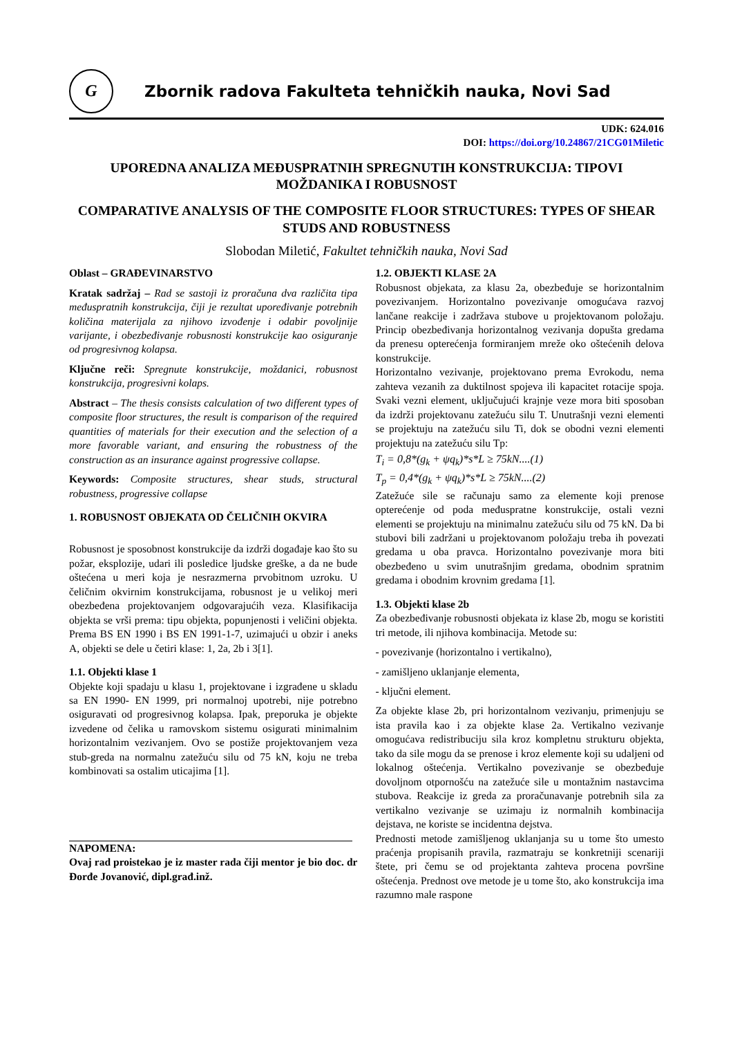G
Zbornik radova Fakulteta tehničkih nauka, Novi Sad
UDK: 624.016
DOI: https://doi.org/10.24867/21CG01Miletic
UPOREDNA ANALIZA MEĐUSPRATNIH SPREGNUTIH KONSTRUKCIJA: TIPOVI MOŽDANIKA I ROBUSNOST
COMPARATIVE ANALYSIS OF THE COMPOSITE FLOOR STRUCTURES: TYPES OF SHEAR STUDS AND ROBUSTNESS
Slobodan Miletić, Fakultet tehničkih nauka, Novi Sad
Oblast – GRAĐEVINARSTVO
Kratak sadržaj – Rad se sastoji iz proračuna dva različita tipa međuspratnih konstrukcija, čiji je rezultat upoređivanje potrebnih količina materijala za njihovo izvođenje i odabir povoljnije varijante, i obezbeđivanje robusnosti konstrukcije kao osiguranje od progresivnog kolapsa.
Ključne reči: Spregnute konstrukcije, moždanici, robusnost konstrukcija, progresivni kolaps.
Abstract – The thesis consists calculation of two different types of composite floor structures, the result is comparison of the required quantities of materials for their execution and the selection of a more favorable variant, and ensuring the robustness of the construction as an insurance against progressive collapse.
Keywords: Composite structures, shear studs, structural robustness, progressive collapse
1. ROBUSNOST OBJEKATA OD ČELIČNIH OKVIRA
Robusnost je sposobnost konstrukcije da izdrži događaje kao što su požar, eksplozije, udari ili posledice ljudske greške, a da ne bude oštećena u meri koja je nesrazmerna prvobitnom uzroku. U čeličnim okvirnim konstrukcijama, robusnost je u velikoj meri obezbeđena projektovanjem odgovarajućih veza. Klasifikacija objekta se vrši prema: tipu objekta, popunjenosti i veličini objekta. Prema BS EN 1990 i BS EN 1991-1-7, uzimajući u obzir i aneks A, objekti se dele u četiri klase: 1, 2a, 2b i 3[1].
1.1. Objekti klase 1
Objekte koji spadaju u klasu 1, projektovane i izgrađene u skladu sa EN 1990- EN 1999, pri normalnoj upotrebi, nije potrebno osiguravati od progresivnog kolapsa. Ipak, preporuka je objekte izvedene od čelika u ramovskom sistemu osigurati minimalnim horizontalnim vezivanjem. Ovo se postiže projektovanjem veza stub-greda na normalnu zatežuću silu od 75 kN, koju ne treba kombinovati sa ostalim uticajima [1].
NAPOMENA:
Ovaj rad proistekao je iz master rada čiji mentor je bio doc. dr Đorđe Jovanović, dipl.građ.inž.
1.2. OBJEKTI KLASE 2A
Robusnost objekata, za klasu 2a, obezbeđuje se horizontalnim povezivanjem. Horizontalno povezivanje omogućava razvoj lančane reakcije i zadržava stubove u projektovanom položaju. Princip obezbeđivanja horizontalnog vezivanja dopušta gredama da prenesu opterećenja formiranjem mreže oko oštećenih delova konstrukcije.
Horizontalno vezivanje, projektovano prema Evrokodu, nema zahteva vezanih za duktilnost spojeva ili kapacitet rotacije spoja. Svaki vezni element, uključujući krajnje veze mora biti sposoban da izdrži projektovanu zatežuću silu T. Unutrašnji vezni elementi se projektuju na zatežuću silu Ti, dok se obodni vezni elementi projektuju na zatežuću silu Tp:
T<sub>i</sub> = 0,8*(g<sub>k</sub> + ψq<sub>k</sub>)*s*L ≥ 75kN....(1)
T<sub>p</sub> = 0,4*(g<sub>k</sub> + ψq<sub>k</sub>)*s*L ≥ 75kN....(2)
Zatežuće sile se računaju samo za elemente koji prenose opterećenje od poda međuspratne konstrukcije, ostali vezni elementi se projektuju na minimalnu zatežuću silu od 75 kN. Da bi stubovi bili zadržani u projektovanom položaju treba ih povezati gredama u oba pravca. Horizontalno povezivanje mora biti obezbeđeno u svim unutrašnjim gredama, obodnim spratnim gredama i obodnim krovnim gredama [1].
1.3. Objekti klase 2b
Za obezbeđivanje robusnosti objekata iz klase 2b, mogu se koristiti tri metode, ili njihova kombinacija. Metode su:
- povezivanje (horizontalno i vertikalno),
- zamišljeno uklanjanje elementa,
- ključni element.
Za objekte klase 2b, pri horizontalnom vezivanju, primenjuju se ista pravila kao i za objekte klase 2a. Vertikalno vezivanje omogućava redistribuciju sila kroz kompletnu strukturu objekta, tako da sile mogu da se prenose i kroz elemente koji su udaljeni od lokalnog oštećenja. Vertikalno povezivanje se obezbeđuje dovoljnom otpornošću na zatežuće sile u montažnim nastavcima stubova. Reakcije iz greda za proračunavanje potrebnih sila za vertikalno vezivanje se uzimaju iz normalnih kombinacija dejstava, ne koriste se incidentna dejstva.
Prednosti metode zamišljenog uklanjanja su u tome što umesto praćenja propisanih pravila, razmatraju se konkretniji scenariji štete, pri čemu se od projektanta zahteva procena površine oštećenja. Prednost ove metode je u tome što, ako konstrukcija ima razumno male raspone